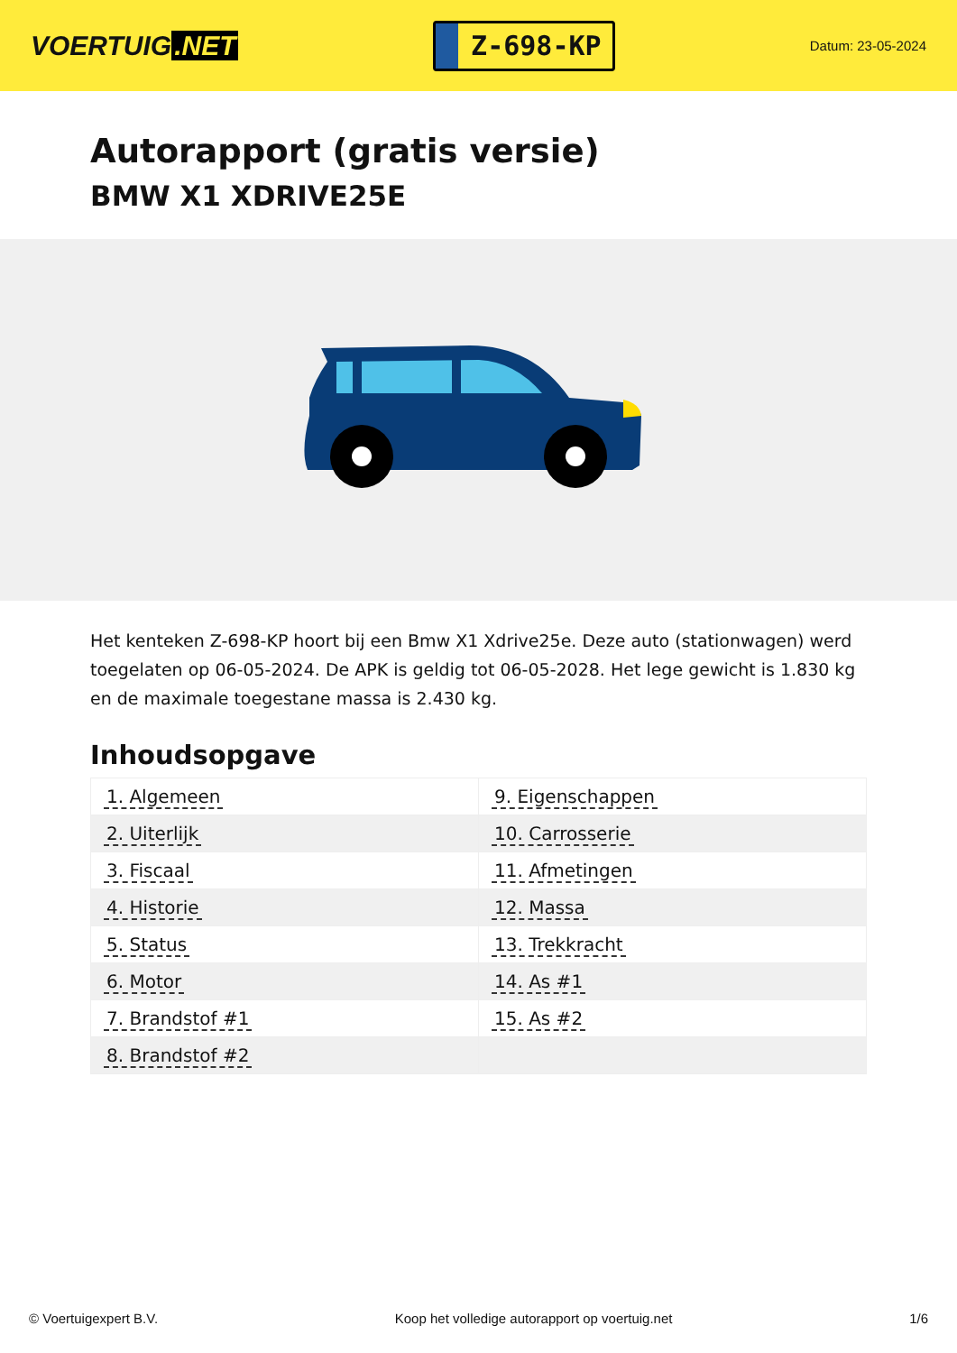VOERTUIG.NET
Z-698-KP
Datum: 23-05-2024
Autorapport (gratis versie)
BMW X1 XDRIVE25E
Het kenteken Z-698-KP hoort bij een Bmw X1 Xdrive25e. Deze auto (stationwagen) werd toegelaten op 06-05-2024. De APK is geldig tot 06-05-2028. Het lege gewicht is 1.830 kg en de maximale toegestane massa is 2.430 kg.
Inhoudsopgave
| 1. Algemeen | 9. Eigenschappen |
| 2. Uiterlijk | 10. Carrosserie |
| 3. Fiscaal | 11. Afmetingen |
| 4. Historie | 12. Massa |
| 5. Status | 13. Trekkracht |
| 6. Motor | 14. As #1 |
| 7. Brandstof #1 | 15. As #2 |
| 8. Brandstof #2 | |
© Voertuigexpert B.V. Koop het volledige autorapport op voertuig.net 1/6